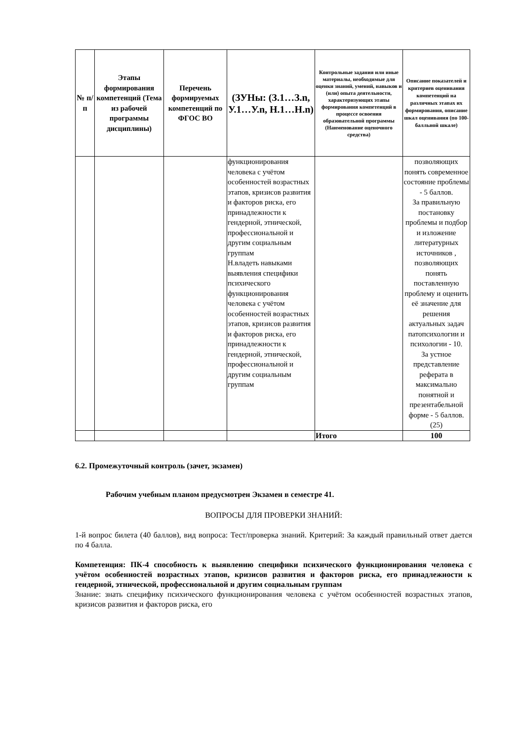| № п/п | Этапы формирования компетенций (Тема из рабочей программы дисциплины) | Перечень формируемых компетенций по ФГОС ВО | (ЗУНы: (З.1…З.n, У.1…У.n, Н.1…Н.n) | Контрольные задания или иные материалы, необходимые для оценки знаний, умений, навыков и (или) опыта деятельности, характеризующих этапы формирования компетенций в процессе освоения образовательной программы (Наименование оценочного средства) | Описание показателей и критериев оценивания компетенций на различных этапах их формирования, описание шкал оценивания (по 100-балльной шкале) |
| --- | --- | --- | --- | --- | --- |
| | | | функционирования человека с учётом особенностей возрастных этапов, кризисов развития и факторов риска, его принадлежности к гендерной, этнической, профессиональной и другим социальным группам Н.владеть навыками выявления специфики психического функционирования человека с учётом особенностей возрастных этапов, кризисов развития и факторов риска, его принадлежности к гендерной, этнической, профессиональной и другим социальным группам | | позволяющих понять современное состояние проблемы - 5 баллов. За правильную постановку проблемы и подбор и изложение литературных источников , позволяющих понять поставленную проблему и оценить её значение для решения актуальных задач патопсихологии и психологии - 10. За устное представление реферата в максимально понятной и презентабельной форме - 5 баллов. (25) |
| | | | | Итого | 100 |
6.2. Промежуточный контроль (зачет, экзамен)
Рабочим учебным планом предусмотрен Экзамен в семестре 41.
ВОПРОСЫ ДЛЯ ПРОВЕРКИ ЗНАНИЙ:
1-й вопрос билета (40 баллов), вид вопроса: Тест/проверка знаний. Критерий: За каждый правильный ответ дается по 4 балла.
Компетенция: ПК-4 способность к выявлению специфики психического функционирования человека с учётом особенностей возрастных этапов, кризисов развития и факторов риска, его принадлежности к гендерной, этнической, профессиональной и другим социальным группам
Знание: знать специфику психического функционирования человека с учётом особенностей возрастных этапов, кризисов развития и факторов риска, его